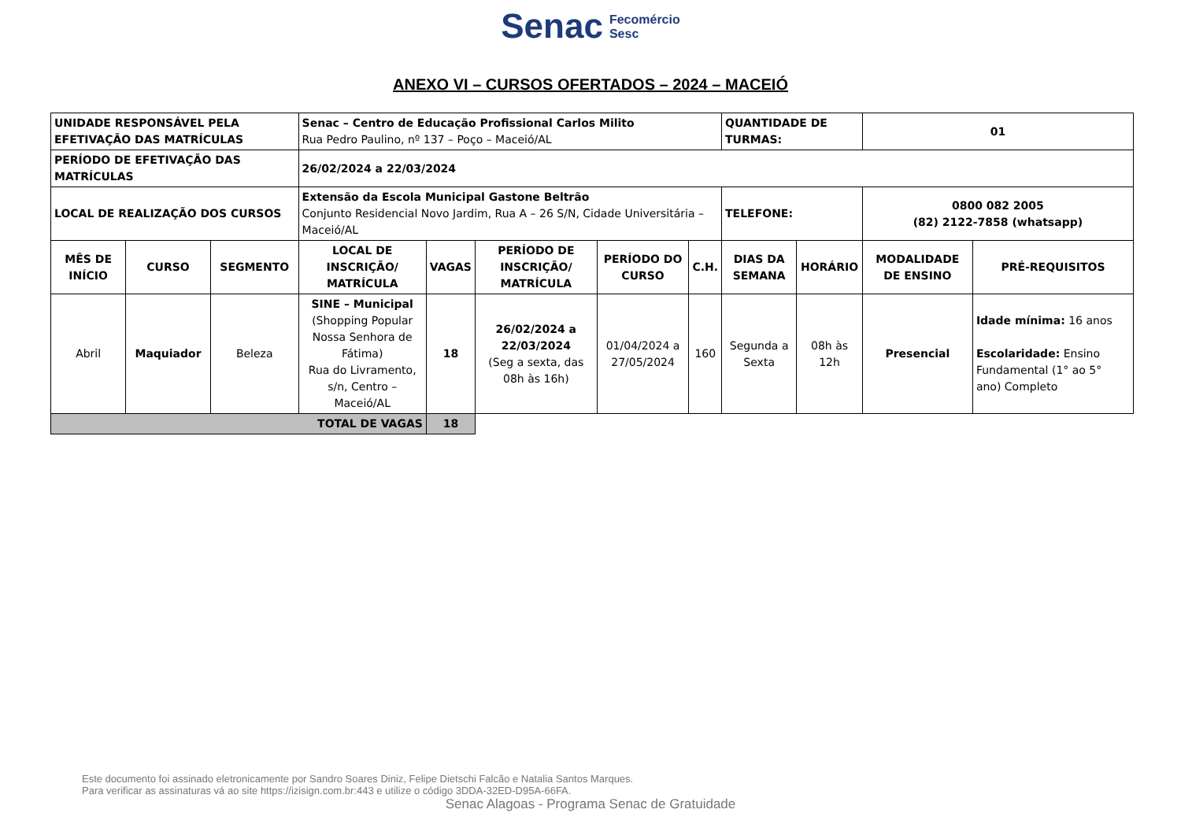Senac Fecomércio
Sesc
ANEXO VI – CURSOS OFERTADOS – 2024 – MACEIÓ
| UNIDADE RESPONSÁVEL PELA EFETIVAÇÃO DAS MATRÍCULAS | | | Senac – Centro de Educação Profissional Carlos Milito Rua Pedro Paulino, nº 137 – Poço – Maceió/AL | | | | | QUANTIDADE DE TURMAS: | | 01 | |
| PERÍODO DE EFETIVAÇÃO DAS MATRÍCULAS | | | 26/02/2024 a 22/03/2024 | | | | | | | | |
| LOCAL DE REALIZAÇÃO DOS CURSOS | | | Extensão da Escola Municipal Gastone Beltrão Conjunto Residencial Novo Jardim, Rua A – 26 S/N, Cidade Universitária – Maceió/AL | | | | | TELEFONE: | | 0800 082 2005 (82) 2122-7858 (whatsapp) | |
| MÊS DE INÍCIO | CURSO | SEGMENTO | LOCAL DE INSCRIÇÃO/ MATRÍCULA | VAGAS | PERÍODO DE INSCRIÇÃO/ MATRÍCULA | PERÍODO DO CURSO | C.H. | DIAS DA SEMANA | HORÁRIO | MODALIDADE DE ENSINO | PRÉ-REQUISITOS |
| Abril | Maquiador | Beleza | SINE – Municipal (Shopping Popular Nossa Senhora de Fátima) Rua do Livramento, s/n, Centro – Maceió/AL | 18 | 26/02/2024 a 22/03/2024 (Seg a sexta, das 08h às 16h) | 01/04/2024 a 27/05/2024 | 160 | Segunda a Sexta | 08h às 12h | Presencial | Idade mínima: 16 anos Escolaridade: Ensino Fundamental (1° ao 5° ano) Completo |
| TOTAL DE VAGAS | | | | 18 | | | | | | | |
Este documento foi assinado eletronicamente por Sandro Soares Diniz, Felipe Dietschi Falcão e Natalia Santos Marques.
Para verificar as assinaturas vá ao site https://izisign.com.br:443 e utilize o código 3DDA-32ED-D95A-66FA.
Senac Alagoas - Programa Senac de Gratuidade